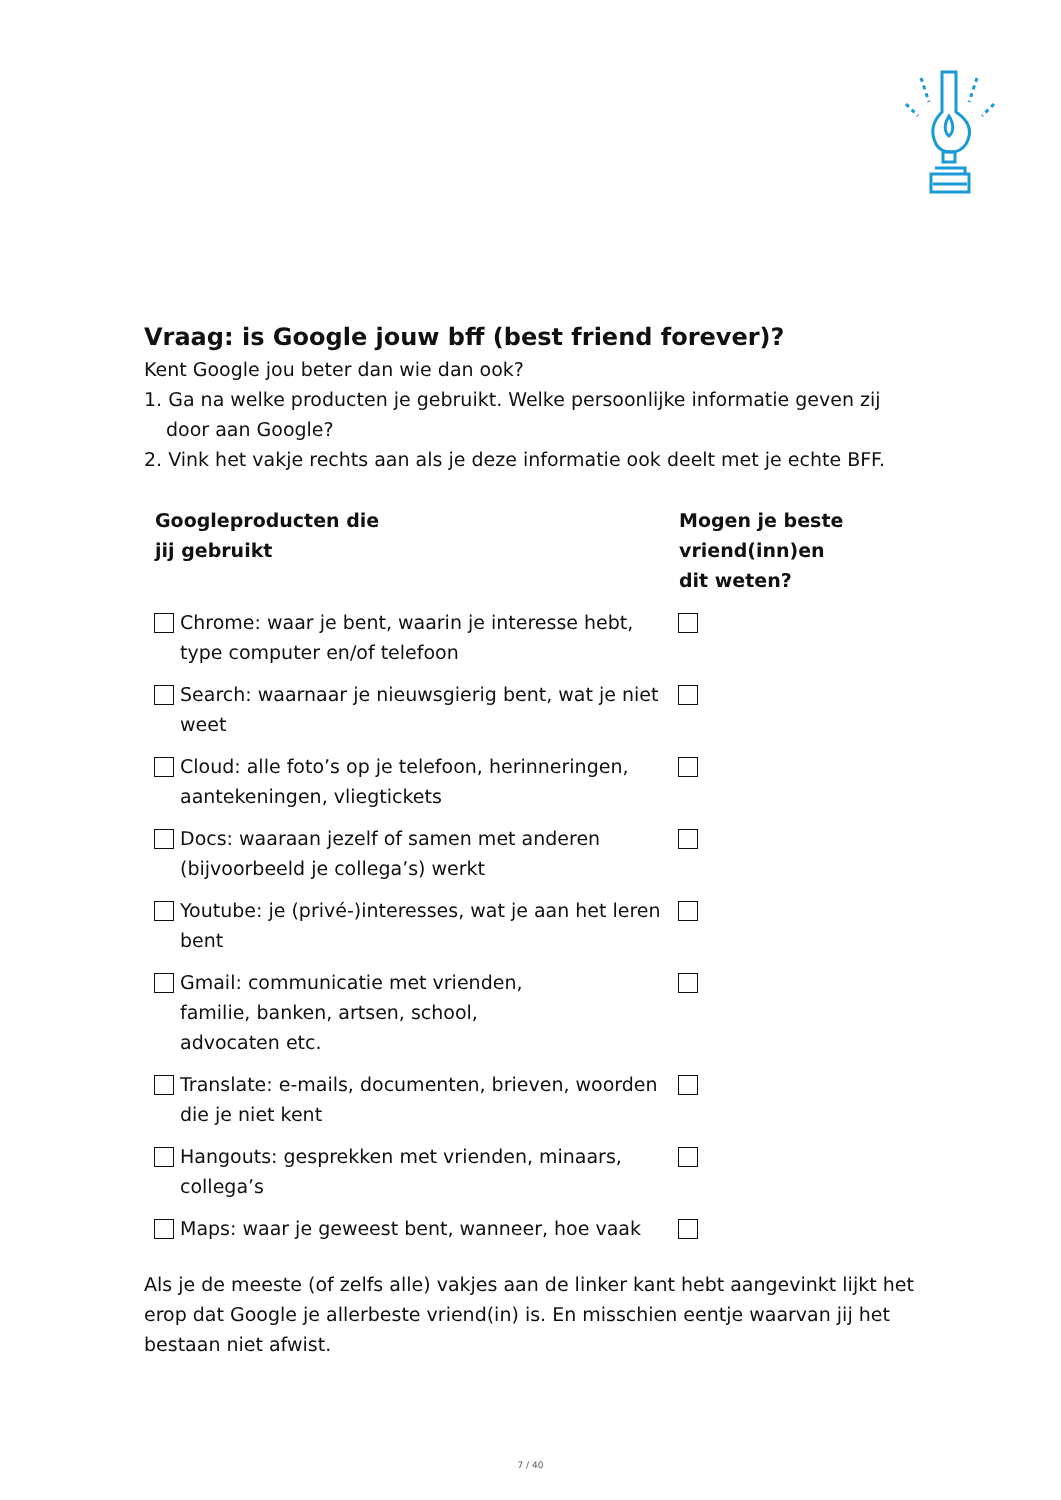Vraag: is Google jouw bff (best friend forever)?
Kent Google jou beter dan wie dan ook?
1. Ga na welke producten je gebruikt. Welke persoonlijke informatie geven zij
door aan Google?
2. Vink het vakje rechts aan als je deze informatie ook deelt met je echte BFF.
| Googleproducten die jij gebruikt | | Mogen je beste vriend(inn)en dit weten? |
| --- | --- | --- |
| | Chrome: waar je bent, waarin je interesse hebt, type computer en/of telefoon | |
| | Search: waarnaar je nieuwsgierig bent, wat je niet weet | |
| | Cloud: alle foto’s op je telefoon, herinneringen, aantekeningen, vliegtickets | |
| | Docs: waaraan jezelf of samen met anderen (bijvoorbeeld je collega’s) werkt | |
| | Youtube: je (privé-)interesses, wat je aan het leren bent | |
| | Gmail: communicatie met vrienden, familie, banken, artsen, school, advocaten etc. | |
| | Translate: e-mails, documenten, brieven, woorden die je niet kent | |
| | Hangouts: gesprekken met vrienden, minaars, collega’s | |
| | Maps: waar je geweest bent, wanneer, hoe vaak | |
Als je de meeste (of zelfs alle) vakjes aan de linker kant hebt aangevinkt lijkt het erop dat Google je allerbeste vriend(in) is. En misschien eentje waarvan jij het bestaan niet afwist.
7 / 40